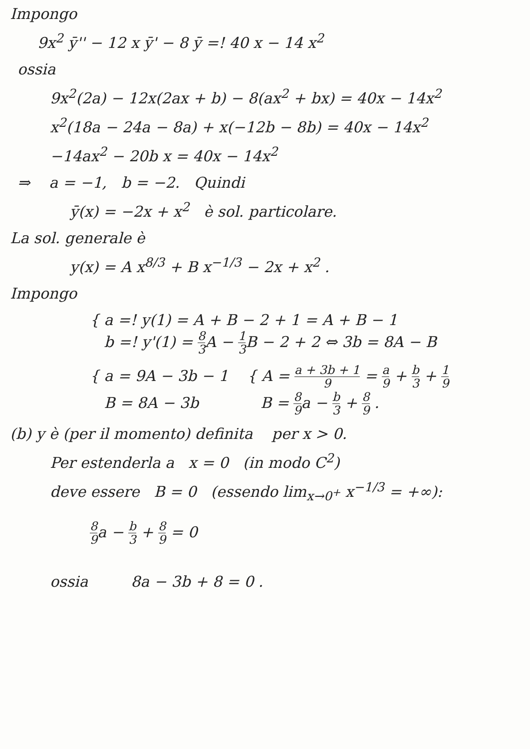Impongo
9x<sup>2</sup> ȳ'' − 12 x ȳ' − 8 ȳ =! 40 x − 14 x<sup>2</sup>
ossia
9x<sup>2</sup>(2a) − 12x(2ax + b) − 8(ax<sup>2</sup> + bx) = 40x − 14x<sup>2</sup>
x<sup>2</sup>(18a − 24a − 8a) + x(−12b − 8b) = 40x − 14x<sup>2</sup>
−14ax<sup>2</sup> − 20b x = 40x − 14x<sup>2</sup>
⇒ a = −1, b = −2. Quindi
ȳ(x) = −2x + x<sup>2</sup> è sol. particolare.
La sol. generale è
y(x) = A x<sup>8/3</sup> + B x<sup>−1/3</sup> − 2x + x<sup>2</sup> .
Impongo
{ a =! y(1) = A + B − 2 + 1 = A + B − 1
b =! y'(1) = 8 3 A − 1 3 B − 2 + 2 ⇔ 3b = 8A − B
{ a = 9A − 3b − 1 { A = a + 3b + 1 9 = a 9 + b 3 + 1 9
B = 8A − 3b B = 8 9a − b 3 + 8 9 .
(b) y è (per il momento) definita per x > 0.
Per estenderla a x = 0 (in modo C<sup>2</sup>)
deve essere B = 0 (essendo lim<sub>x→0<sup>+</sup></sub> x<sup>−1/3</sup> = +∞):
8 9a − b 3 + 8 9 = 0
ossia 8a − 3b + 8 = 0 .